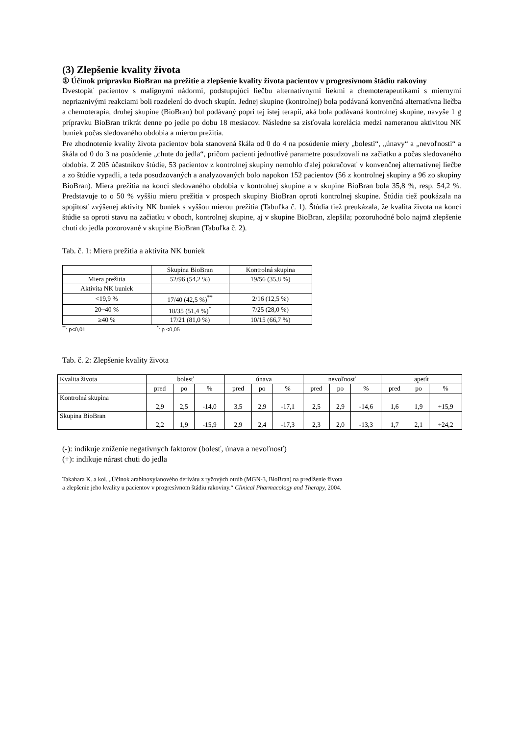(3) Zlepšenie kvality života
① Účinok prípravku BioBran na prežitie a zlepšenie kvality života pacientov v progresívnom štádiu rakoviny
Dvestopäť pacientov s malígnymi nádormi, podstupujúci liečbu alternatívnymi liekmi a chemoterapeutikami s miernymi nepriaznivými reakciami boli rozdelení do dvoch skupín. Jednej skupine (kontrolnej) bola podávaná konvenčná alternatívna liečba a chemoterapia, druhej skupine (BioBran) bol podávaný popri tej istej terapii, aká bola podávaná kontrolnej skupine, navyše 1 g prípravku BioBran trikrát denne po jedle po dobu 18 mesiacov. Následne sa zisťovala korelácia medzi nameranou aktivitou NK buniek počas sledovaného obdobia a mierou prežitia.
Pre zhodnotenie kvality života pacientov bola stanovená škála od 0 do 4 na posúdenie miery „bolesti“, „únavy“ a „nevoľnosti“ a škála od 0 do 3 na posúdenie „chute do jedla“, pričom pacienti jednotlivé parametre posudzovali na začiatku a počas sledovaného obdobia. Z 205 účastníkov štúdie, 53 pacientov z kontrolnej skupiny nemohlo ďalej pokračovať v konvenčnej alternatívnej liečbe a zo štúdie vypadli, a teda posudzovaných a analyzovaných bolo napokon 152 pacientov (56 z kontrolnej skupiny a 96 zo skupiny BioBran). Miera prežitia na konci sledovaného obdobia v kontrolnej skupine a v skupine BioBran bola 35,8 %, resp. 54,2 %. Predstavuje to o 50 % vyššiu mieru prežitia v prospech skupiny BioBran oproti kontrolnej skupine. Štúdia tiež poukázala na spojitosť zvýšenej aktivity NK buniek s vyššou mierou prežitia (Tabuľka č. 1). Štúdia tiež preukázala, že kvalita života na konci štúdie sa oproti stavu na začiatku v oboch, kontrolnej skupine, aj v skupine BioBran, zlepšila; pozoruhodné bolo najmä zlepšenie chuti do jedla pozorované v skupine BioBran (Tabuľka č. 2).
Tab. č. 1: Miera prežitia a aktivita NK buniek
| | Skupina BioBran | Kontrolná skupina |
| --- | --- | --- |
| Miera prežitia | 52/96 (54,2 %) | 19/56 (35,8 %) |
| Aktivita NK buniek | | |
| <19,9 % | 17/40 (42,5 %)<sup>**</sup> | 2/16 (12,5 %) |
| 20~40 % | 18/35 (51,4 %)<sup>*</sup> | 7/25 (28,0 %) |
| ≥40 % | 17/21 (81,0 %) | 10/15 (66,7 %) |
<sup>**</sup>: p<0,01 <sup>*</sup>: p <0,05
Tab. č. 2: Zlepšenie kvality života
| Kvalita života | bolesť | | | únava | | | nevoľnosť | | | apetít | | |
| | pred | po | % | pred | po | % | pred | po | % | pred | po | % |
| Kontrolná skupina | 2,9 | 2,5 | -14,0 | 3,5 | 2,9 | -17,1 | 2,5 | 2,9 | -14,6 | 1,6 | 1,9 | +15,9 |
| Skupina BioBran | 2,2 | 1,9 | -15,9 | 2,9 | 2,4 | -17,3 | 2,3 | 2,0 | -13,3 | 1,7 | 2,1 | +24,2 |
(-): indikuje zníženie negatívnych faktorov (bolesť, únava a nevoľnosť)
(+): indikuje nárast chuti do jedla
Takahara K. a kol. „Účinok arabinoxylanového derivátu z ryžových otrúb (MGN-3, BioBran) na predĺženie života
a zlepšenie jeho kvality u pacientov v progresívnom štádiu rakoviny.“ Clinical Pharmacology and Therapy, 2004.